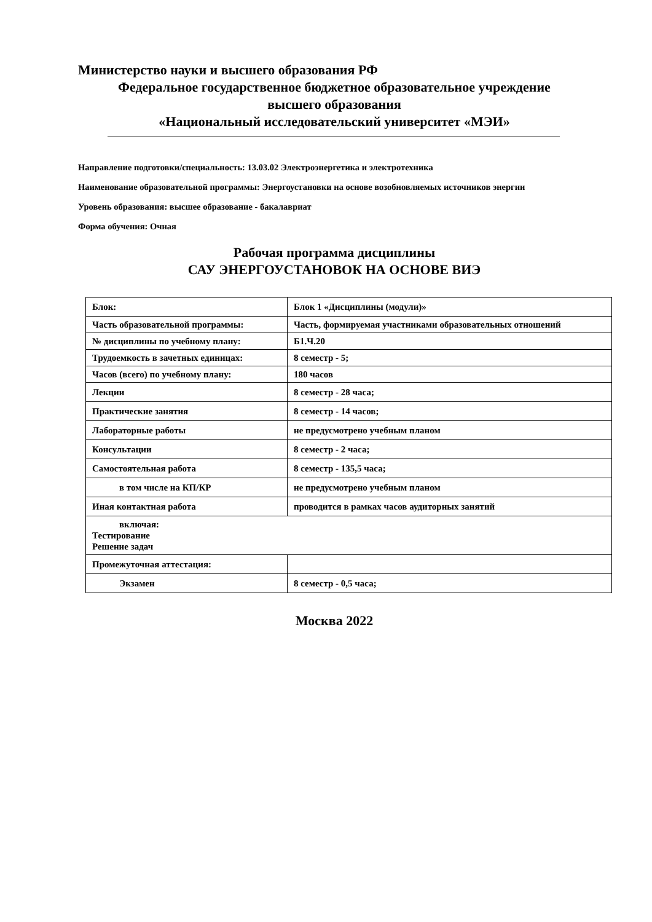Министерство науки и высшего образования РФ
Федеральное государственное бюджетное образовательное учреждение
высшего образования
«Национальный исследовательский университет «МЭИ»
Направление подготовки/специальность: 13.03.02 Электроэнергетика и электротехника
Наименование образовательной программы: Энергоустановки на основе возобновляемых источников энергии
Уровень образования: высшее образование - бакалавриат
Форма обучения: Очная
Рабочая программа дисциплины
САУ ЭНЕРГОУСТАНОВОК НА ОСНОВЕ ВИЭ
| Блок: | Блок 1 «Дисциплины (модули)» |
| Часть образовательной программы: | Часть, формируемая участниками образовательных отношений |
| № дисциплины по учебному плану: | Б1.Ч.20 |
| Трудоемкость в зачетных единицах: | 8 семестр - 5; |
| Часов (всего) по учебному плану: | 180 часов |
| Лекции | 8 семестр - 28 часа; |
| Практические занятия | 8 семестр - 14 часов; |
| Лабораторные работы | не предусмотрено учебным планом |
| Консультации | 8 семестр - 2 часа; |
| Самостоятельная работа | 8 семестр - 135,5 часа; |
| в том числе на КП/КР | не предусмотрено учебным планом |
| Иная контактная работа | проводится в рамках часов аудиторных занятий |
| включая: Тестирование Решение задач | |
| Промежуточная аттестация: | |
| Экзамен | 8 семестр - 0,5 часа; |
Москва 2022